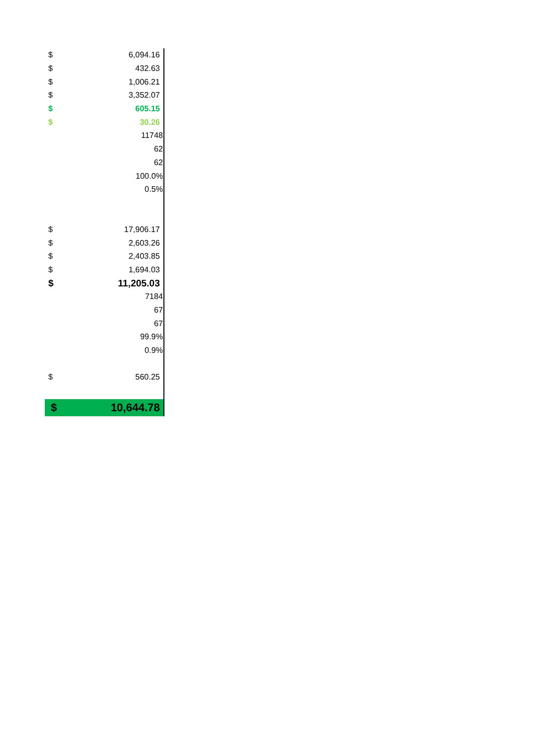| $ | 6,094.16 |
| $ | 432.63 |
| $ | 1,006.21 |
| $ | 3,352.07 |
| $ | 605.15 |
| $ | 30.26 |
| | 11748 |
| | 62 |
| | 62 |
| | 100.0% |
| | 0.5% |
| $ | 17,906.17 |
| $ | 2,603.26 |
| $ | 2,403.85 |
| $ | 1,694.03 |
| $ | 11,205.03 |
| | 7184 |
| | 67 |
| | 67 |
| | 99.9% |
| | 0.9% |
| $ | 560.25 |
| $ | 10,644.78 |